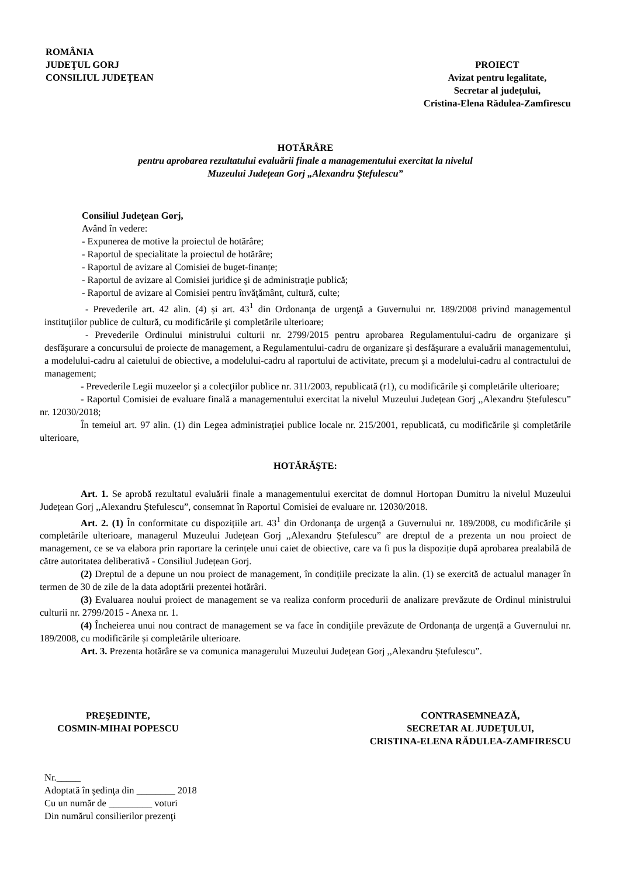ROMÂNIA
JUDEŢUL GORJ
CONSILIUL JUDEŢEAN
PROIECT
Avizat pentru legalitate,
Secretar al județului,
Cristina-Elena Rădulea-Zamfirescu
HOTĂRÂRE
pentru aprobarea rezultatului evaluării finale a managementului exercitat la nivelul
Muzeului Județean Gorj „Alexandru Ștefulescu”
Consiliul Judeţean Gorj,
Având în vedere:
- Expunerea de motive la proiectul de hotărâre;
- Raportul de specialitate la proiectul de hotărâre;
- Raportul de avizare al Comisiei de buget-finanțe;
- Raportul de avizare al Comisiei juridice şi de administraţie publică;
- Raportul de avizare al Comisiei pentru învăţământ, cultură, culte;
- Prevederile art. 42 alin. (4) și art. 43<sup>1</sup> din Ordonanţa de urgenţă a Guvernului nr. 189/2008 privind managementul instituţiilor publice de cultură, cu modificările şi completările ulterioare;
- Prevederile Ordinului ministrului culturii nr. 2799/2015 pentru aprobarea Regulamentului-cadru de organizare şi desfăşurare a concursului de proiecte de management, a Regulamentului-cadru de organizare şi desfăşurare a evaluării managementului, a modelului-cadru al caietului de obiective, a modelului-cadru al raportului de activitate, precum şi a modelului-cadru al contractului de management;
- Prevederile Legii muzeelor şi a colecţiilor publice nr. 311/2003, republicată (r1), cu modificările şi completările ulterioare;
- Raportul Comisiei de evaluare finală a managementului exercitat la nivelul Muzeului Județean Gorj ,,Alexandru Ștefulescu” nr. 12030/2018;
În temeiul art. 97 alin. (1) din Legea administraţiei publice locale nr. 215/2001, republicată, cu modificările şi completările ulterioare,
HOTĂRĂŞTE:
Art. 1. Se aprobă rezultatul evaluării finale a managementului exercitat de domnul Hortopan Dumitru la nivelul Muzeului Județean Gorj ,,Alexandru Ștefulescu”, consemnat în Raportul Comisiei de evaluare nr. 12030/2018.
Art. 2. (1) În conformitate cu dispozițiile art. 43<sup>1</sup> din Ordonanţa de urgenţă a Guvernului nr. 189/2008, cu modificările și completările ulterioare, managerul Muzeului Județean Gorj ,,Alexandru Ștefulescu” are dreptul de a prezenta un nou proiect de management, ce se va elabora prin raportare la cerințele unui caiet de obiective, care va fi pus la dispoziție după aprobarea prealabilă de către autoritatea deliberativă - Consiliul Județean Gorj.
(2) Dreptul de a depune un nou proiect de management, în condițiile precizate la alin. (1) se exercită de actualul manager în termen de 30 de zile de la data adoptării prezentei hotărâri.
(3) Evaluarea noului proiect de management se va realiza conform procedurii de analizare prevăzute de Ordinul ministrului culturii nr. 2799/2015 - Anexa nr. 1.
(4) Încheierea unui nou contract de management se va face în condiţiile prevăzute de Ordonanța de urgență a Guvernului nr. 189/2008, cu modificările și completările ulterioare.
Art. 3. Prezenta hotărâre se va comunica managerului Muzeului Județean Gorj ,,Alexandru Ștefulescu”.
PREŞEDINTE,
COSMIN-MIHAI POPESCU
CONTRASEMNEAZĂ,
SECRETAR AL JUDEŢULUI,
CRISTINA-ELENA RĂDULEA-ZAMFIRESCU
Nr._____
Adoptată în şedinţa din ________ 2018
Cu un număr de _________ voturi
Din numărul consilierilor prezenţi